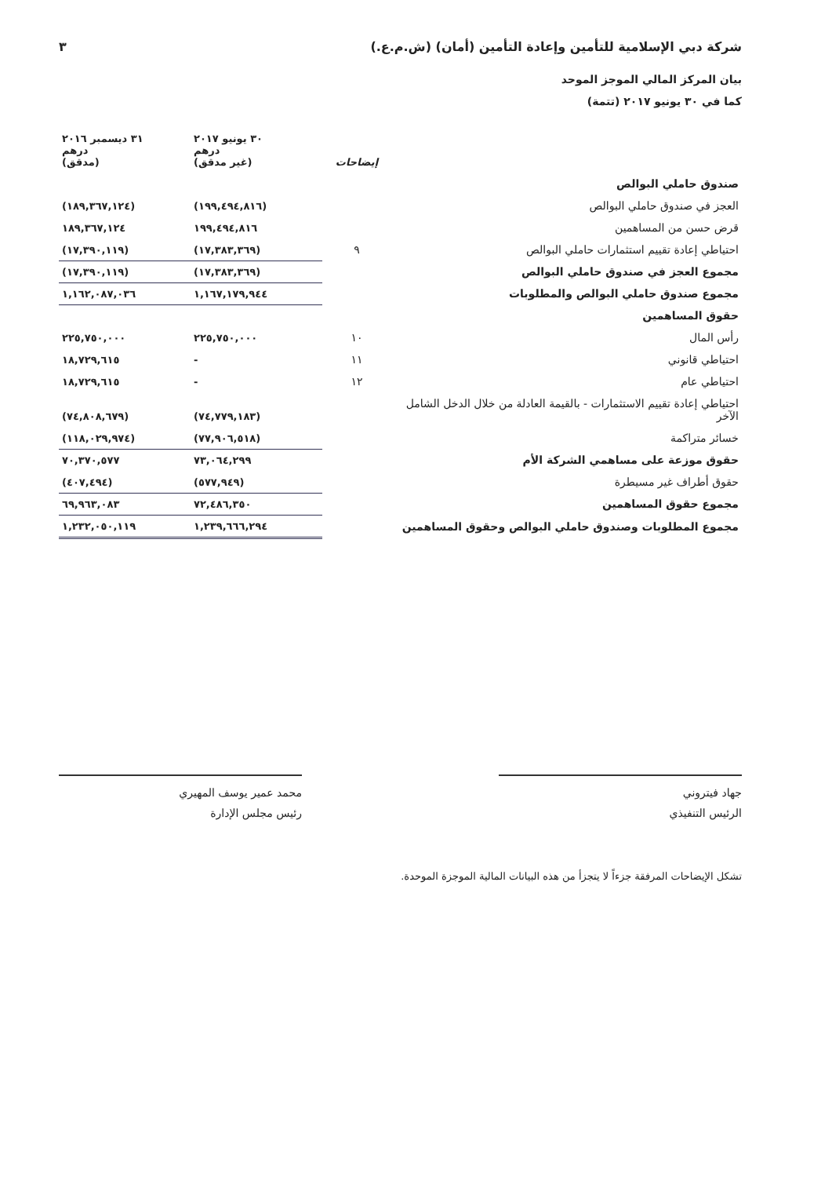شركة دبي الإسلامية للتأمين وإعادة التأمين (أمان) (ش.م.ع.) ٣
بيان المركز المالي الموجز الموحد
كما في ٣٠ يونيو ٢٠١٧ (تتمة)
| | إيضاحات | ٣٠ يونيو ٢٠١٧ درهم (غير مدقق) | ٣١ ديسمبر ٢٠١٦ درهم (مدقق) |
| --- | --- | --- | --- |
| صندوق حاملي البوالص | | | |
| العجز في صندوق حاملي البوالص | | (١٩٩,٤٩٤,٨١٦) | (١٨٩,٣٦٧,١٢٤) |
| قرض حسن من المساهمين | | ١٩٩,٤٩٤,٨١٦ | ١٨٩,٣٦٧,١٢٤ |
| احتياطي إعادة تقييم استثمارات حاملي البوالص | ٩ | (١٧,٣٨٣,٣٦٩) | (١٧,٣٩٠,١١٩) |
| مجموع العجز في صندوق حاملي البوالص | | (١٧,٣٨٣,٣٦٩) | (١٧,٣٩٠,١١٩) |
| مجموع صندوق حاملي البوالص والمطلوبات | | ١,١٦٧,١٧٩,٩٤٤ | ١,١٦٢,٠٨٧,٠٣٦ |
| حقوق المساهمين | | | |
| رأس المال | ١٠ | ٢٢٥,٧٥٠,٠٠٠ | ٢٢٥,٧٥٠,٠٠٠ |
| احتياطي قانوني | ١١ | - | ١٨,٧٢٩,٦١٥ |
| احتياطي عام | ١٢ | - | ١٨,٧٢٩,٦١٥ |
| احتياطي إعادة تقييم الاستثمارات - بالقيمة العادلة من خلال الدخل الشامل الآخر | | (٧٤,٧٧٩,١٨٣) | (٧٤,٨٠٨,٦٧٩) |
| خسائر متراكمة | | (٧٧,٩٠٦,٥١٨) | (١١٨,٠٢٩,٩٧٤) |
| حقوق موزعة على مساهمي الشركة الأم | | ٧٣,٠٦٤,٢٩٩ | ٧٠,٣٧٠,٥٧٧ |
| حقوق أطراف غير مسيطرة | | (٥٧٧,٩٤٩) | (٤٠٧,٤٩٤) |
| مجموع حقوق المساهمين | | ٧٢,٤٨٦,٣٥٠ | ٦٩,٩٦٣,٠٨٣ |
| مجموع المطلوبات وصندوق حاملي البوالص وحقوق المساهمين | | ١,٢٣٩,٦٦٦,٢٩٤ | ١,٢٣٢,٠٥٠,١١٩ |
جهاد فيتروني
الرئيس التنفيذي
محمد عمير يوسف المهيري
رئيس مجلس الإدارة
تشكل الإيضاحات المرفقة جزءاً لا يتجزأ من هذه البيانات المالية الموجزة الموحدة.